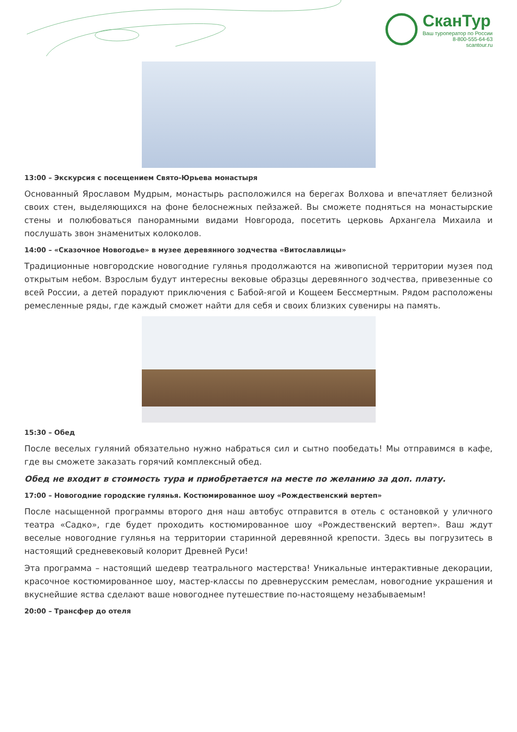СканТур
Ваш туроператор по России
8-800-555-64-63
scantour.ru
13:00 – Экскурсия с посещением Свято-Юрьева монастыря
Основанный Ярославом Мудрым, монастырь расположился на берегах Волхова и впечатляет белизной своих стен, выделяющихся на фоне белоснежных пейзажей. Вы сможете подняться на монастырские стены и полюбоваться панорамными видами Новгорода, посетить церковь Архангела Михаила и послушать звон знаменитых колоколов.
14:00 – «Сказочное Новогодье» в музее деревянного зодчества «Витославлицы»
Традиционные новгородские новогодние гулянья продолжаются на живописной территории музея под открытым небом. Взрослым будут интересны вековые образцы деревянного зодчества, привезенные со всей России, а детей порадуют приключения с Бабой-ягой и Кощеем Бессмертным. Рядом расположены ремесленные ряды, где каждый сможет найти для себя и своих близких сувениры на память.
15:30 – Обед
После веселых гуляний обязательно нужно набраться сил и сытно пообедать! Мы отправимся в кафе, где вы сможете заказать горячий комплексный обед.
Обед не входит в стоимость тура и приобретается на месте по желанию за доп. плату.
17:00 – Новогодние городские гулянья. Костюмированное шоу «Рождественский вертеп»
После насыщенной программы второго дня наш автобус отправится в отель с остановкой у уличного театра «Садко», где будет проходить костюмированное шоу «Рождественский вертеп». Ваш ждут веселые новогодние гулянья на территории старинной деревянной крепости. Здесь вы погрузитесь в настоящий средневековый колорит Древней Руси!
Эта программа – настоящий шедевр театрального мастерства! Уникальные интерактивные декорации, красочное костюмированное шоу, мастер-классы по древнерусским ремеслам, новогодние украшения и вкуснейшие яства сделают ваше новогоднее путешествие по-настоящему незабываемым!
20:00 – Трансфер до отеля